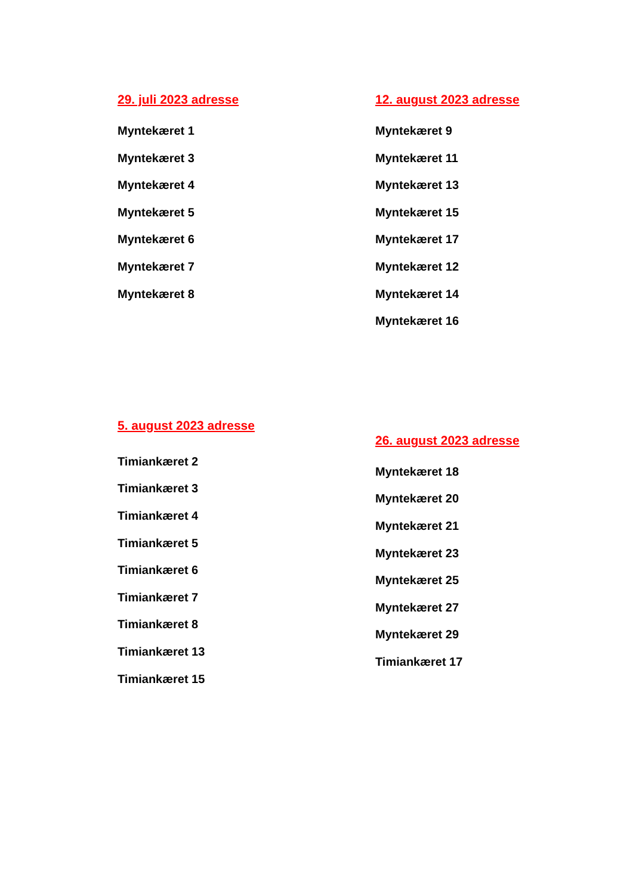29. juli 2023 adresse
Myntekæret 1
Myntekæret 3
Myntekæret 4
Myntekæret 5
Myntekæret 6
Myntekæret 7
Myntekæret 8
12. august 2023 adresse
Myntekæret 9
Myntekæret 11
Myntekæret 13
Myntekæret 15
Myntekæret 17
Myntekæret 12
Myntekæret 14
Myntekæret 16
5. august 2023 adresse
Timiankæret 2
Timiankæret 3
Timiankæret 4
Timiankæret 5
Timiankæret 6
Timiankæret 7
Timiankæret 8
Timiankæret 13
Timiankæret 15
26. august 2023 adresse
Myntekæret 18
Myntekæret 20
Myntekæret 21
Myntekæret 23
Myntekæret 25
Myntekæret 27
Myntekæret 29
Timiankæret 17